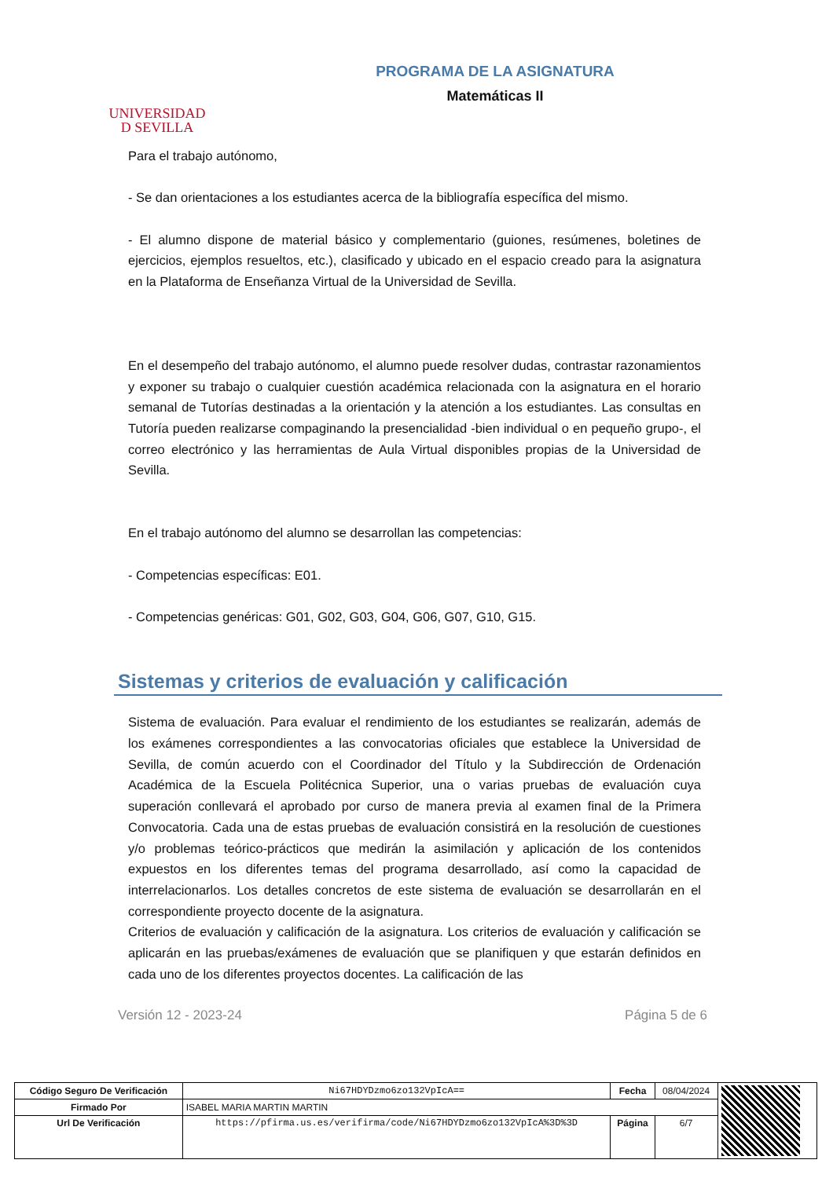UNIVERSIDAD
D SEVILLA
PROGRAMA DE LA ASIGNATURA
Matemáticas II
Para el trabajo autónomo,
- Se dan orientaciones a los estudiantes acerca de la bibliografía específica del mismo.
- El alumno dispone de material básico y complementario (guiones, resúmenes, boletines de ejercicios, ejemplos resueltos, etc.), clasificado y ubicado en el espacio creado para la asignatura en la Plataforma de Enseñanza Virtual de la Universidad de Sevilla.
En el desempeño del trabajo autónomo, el alumno puede resolver dudas, contrastar razonamientos y exponer su trabajo o cualquier cuestión académica relacionada con la asignatura en el horario semanal de Tutorías destinadas a la orientación y la atención a los estudiantes. Las consultas en Tutoría pueden realizarse compaginando la presencialidad -bien individual o en pequeño grupo-, el correo electrónico y las herramientas de Aula Virtual disponibles propias de la Universidad de Sevilla.
En el trabajo autónomo del alumno se desarrollan las competencias:
- Competencias específicas: E01.
- Competencias genéricas: G01, G02, G03, G04, G06, G07, G10, G15.
Sistemas y criterios de evaluación y calificación
Sistema de evaluación. Para evaluar el rendimiento de los estudiantes se realizarán, además de los exámenes correspondientes a las convocatorias oficiales que establece la Universidad de Sevilla, de común acuerdo con el Coordinador del Título y la Subdirección de Ordenación Académica de la Escuela Politécnica Superior, una o varias pruebas de evaluación cuya superación conllevará el aprobado por curso de manera previa al examen final de la Primera Convocatoria. Cada una de estas pruebas de evaluación consistirá en la resolución de cuestiones y/o problemas teórico-prácticos que medirán la asimilación y aplicación de los contenidos expuestos en los diferentes temas del programa desarrollado, así como la capacidad de interrelacionarlos. Los detalles concretos de este sistema de evaluación se desarrollarán en el correspondiente proyecto docente de la asignatura.
Criterios de evaluación y calificación de la asignatura. Los criterios de evaluación y calificación se aplicarán en las pruebas/exámenes de evaluación que se planifiquen y que estarán definidos en cada uno de los diferentes proyectos docentes. La calificación de las
Versión 12 - 2023-24 Página 5 de 6
| Código Seguro De Verificación | Ni67HDYDzmo6zo132VpIcA== | Fecha | 08/04/2024 | |
| Firmado Por | ISABEL MARIA MARTIN MARTIN | | | |
| Url De Verificación | https://pfirma.us.es/verifirma/code/Ni67HDYDzmo6zo132VpIcA%3D%3D | Página | 6/7 | |